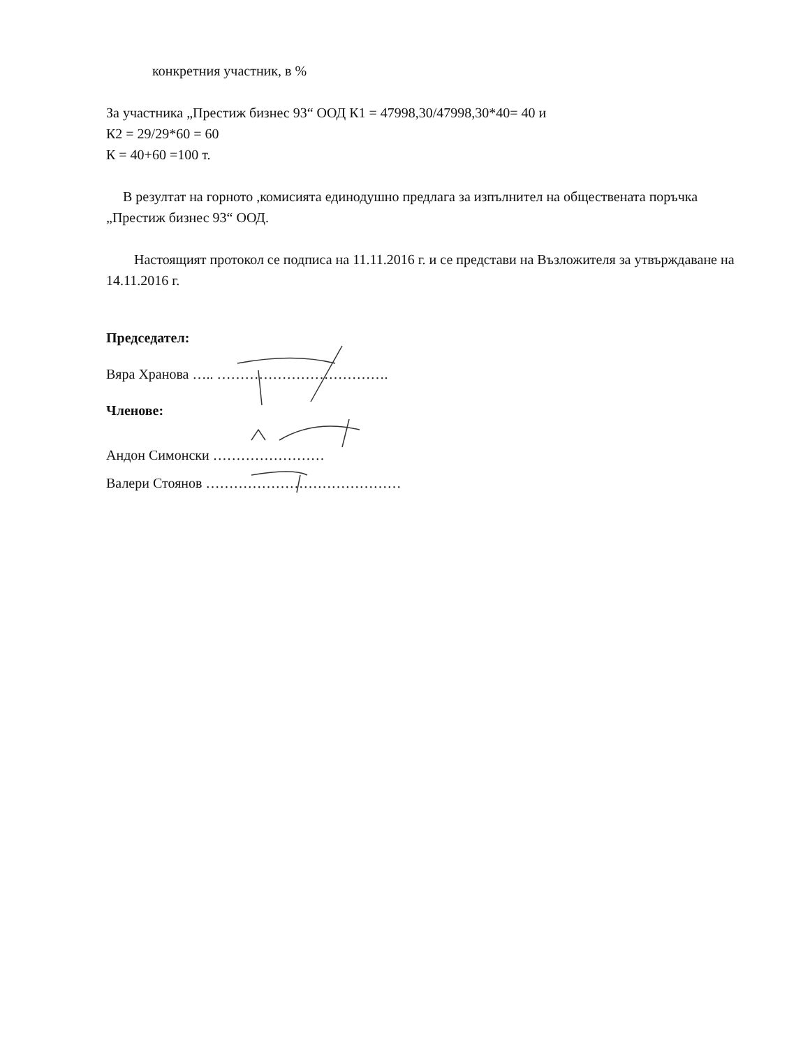конкретния участник, в %
За участника „Престиж бизнес 93“ ООД К1 = 47998,30/47998,30*40= 40 и
К2 = 29/29*60 = 60
К = 40+60 =100 т.
В резултат на горното ,комисията единодушно предлага за изпълнител на обществената поръчка „Престиж бизнес 93“ ООД.
Настоящият протокол се подписа на 11.11.2016 г. и се представи на Възложителя за утвърждаване на 14.11.2016 г.
Председател:
Вяра Хранова ….. ……………………………….
Членове:
Андон Симонски ……………………
Валери Стоянов ……………………………………